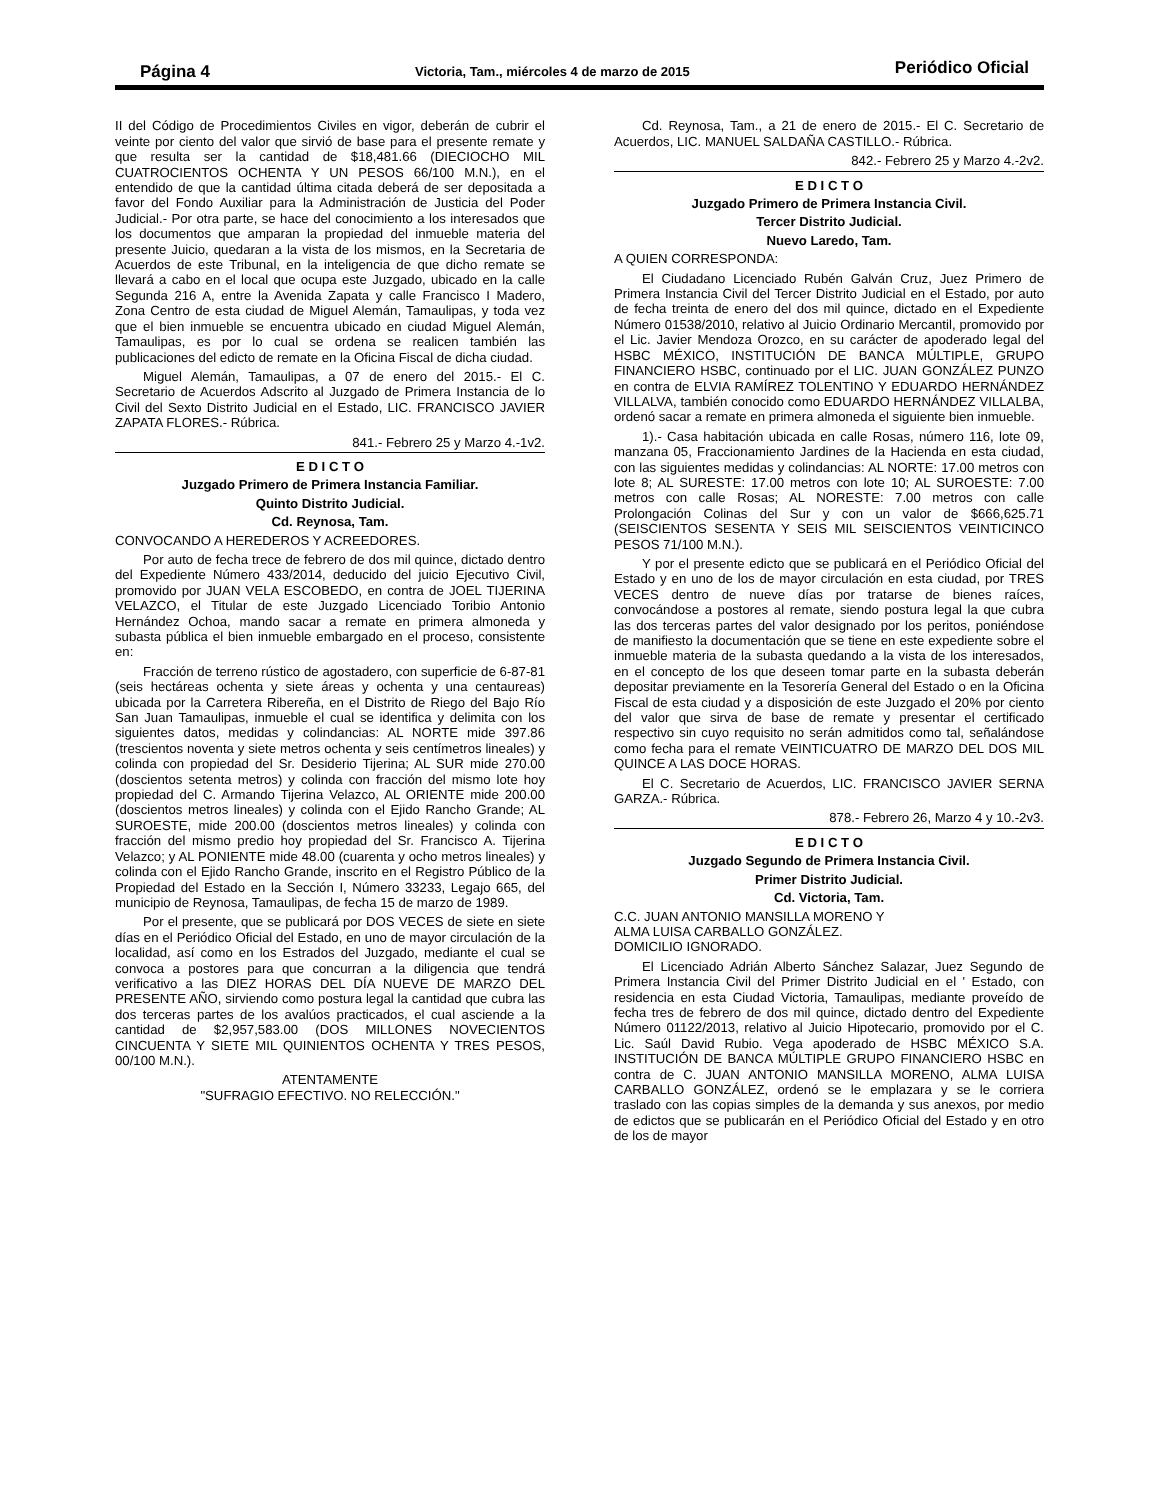Página 4
Victoria, Tam., miércoles 4 de marzo de 2015
Periódico Oficial
II del Código de Procedimientos Civiles en vigor, deberán de cubrir el veinte por ciento del valor que sirvió de base para el presente remate y que resulta ser la cantidad de $18,481.66 (DIECIOCHO MIL CUATROCIENTOS OCHENTA Y UN PESOS 66/100 M.N.), en el entendido de que la cantidad última citada deberá de ser depositada a favor del Fondo Auxiliar para la Administración de Justicia del Poder Judicial.- Por otra parte, se hace del conocimiento a los interesados que los documentos que amparan la propiedad del inmueble materia del presente Juicio, quedaran a la vista de los mismos, en la Secretaria de Acuerdos de este Tribunal, en la inteligencia de que dicho remate se llevará a cabo en el local que ocupa este Juzgado, ubicado en la calle Segunda 216 A, entre la Avenida Zapata y calle Francisco I Madero, Zona Centro de esta ciudad de Miguel Alemán, Tamaulipas, y toda vez que el bien inmueble se encuentra ubicado en ciudad Miguel Alemán, Tamaulipas, es por lo cual se ordena se realicen también las publicaciones del edicto de remate en la Oficina Fiscal de dicha ciudad.
Miguel Alemán, Tamaulipas, a 07 de enero del 2015.- El C. Secretario de Acuerdos Adscrito al Juzgado de Primera Instancia de lo Civil del Sexto Distrito Judicial en el Estado, LIC. FRANCISCO JAVIER ZAPATA FLORES.- Rúbrica.
841.- Febrero 25 y Marzo 4.-1v2.
E D I C T O
Juzgado Primero de Primera Instancia Familiar.
Quinto Distrito Judicial.
Cd. Reynosa, Tam.
CONVOCANDO A HEREDEROS Y ACREEDORES.
Por auto de fecha trece de febrero de dos mil quince, dictado dentro del Expediente Número 433/2014, deducido del juicio Ejecutivo Civil, promovido por JUAN VELA ESCOBEDO, en contra de JOEL TIJERINA VELAZCO, el Titular de este Juzgado Licenciado Toribio Antonio Hernández Ochoa, mando sacar a remate en primera almoneda y subasta pública el bien inmueble embargado en el proceso, consistente en:
Fracción de terreno rústico de agostadero, con superficie de 6-87-81 (seis hectáreas ochenta y siete áreas y ochenta y una centaureas) ubicada por la Carretera Ribereña, en el Distrito de Riego del Bajo Río San Juan Tamaulipas, inmueble el cual se identifica y delimita con los siguientes datos, medidas y colindancias: AL NORTE mide 397.86 (trescientos noventa y siete metros ochenta y seis centímetros lineales) y colinda con propiedad del Sr. Desiderio Tijerina; AL SUR mide 270.00 (doscientos setenta metros) y colinda con fracción del mismo lote hoy propiedad del C. Armando Tijerina Velazco, AL ORIENTE mide 200.00 (doscientos metros lineales) y colinda con el Ejido Rancho Grande; AL SUROESTE, mide 200.00 (doscientos metros lineales) y colinda con fracción del mismo predio hoy propiedad del Sr. Francisco A. Tijerina Velazco; y AL PONIENTE mide 48.00 (cuarenta y ocho metros lineales) y colinda con el Ejido Rancho Grande, inscrito en el Registro Público de la Propiedad del Estado en la Sección I, Número 33233, Legajo 665, del municipio de Reynosa, Tamaulipas, de fecha 15 de marzo de 1989.
Por el presente, que se publicará por DOS VECES de siete en siete días en el Periódico Oficial del Estado, en uno de mayor circulación de la localidad, así como en los Estrados del Juzgado, mediante el cual se convoca a postores para que concurran a la diligencia que tendrá verificativo a las DIEZ HORAS DEL DÍA NUEVE DE MARZO DEL PRESENTE AÑO, sirviendo como postura legal la cantidad que cubra las dos terceras partes de los avalúos practicados, el cual asciende a la cantidad de $2,957,583.00 (DOS MILLONES NOVECIENTOS CINCUENTA Y SIETE MIL QUINIENTOS OCHENTA Y TRES PESOS, 00/100 M.N.).
ATENTAMENTE
"SUFRAGIO EFECTIVO. NO RELECCIÓN."
Cd. Reynosa, Tam., a 21 de enero de 2015.- El C. Secretario de Acuerdos, LIC. MANUEL SALDAÑA CASTILLO.- Rúbrica.
842.- Febrero 25 y Marzo 4.-2v2.
E D I C T O
Juzgado Primero de Primera Instancia Civil.
Tercer Distrito Judicial.
Nuevo Laredo, Tam.
A QUIEN CORRESPONDA:
El Ciudadano Licenciado Rubén Galván Cruz, Juez Primero de Primera Instancia Civil del Tercer Distrito Judicial en el Estado, por auto de fecha treinta de enero del dos mil quince, dictado en el Expediente Número 01538/2010, relativo al Juicio Ordinario Mercantil, promovido por el Lic. Javier Mendoza Orozco, en su carácter de apoderado legal del HSBC MÉXICO, INSTITUCIÓN DE BANCA MÚLTIPLE, GRUPO FINANCIERO HSBC, continuado por el LIC. JUAN GONZÁLEZ PUNZO en contra de ELVIA RAMÍREZ TOLENTINO Y EDUARDO HERNÁNDEZ VILLALVA, también conocido como EDUARDO HERNÁNDEZ VILLALBA, ordenó sacar a remate en primera almoneda el siguiente bien inmueble.
1).- Casa habitación ubicada en calle Rosas, número 116, lote 09, manzana 05, Fraccionamiento Jardines de la Hacienda en esta ciudad, con las siguientes medidas y colindancias: AL NORTE: 17.00 metros con lote 8; AL SURESTE: 17.00 metros con lote 10; AL SUROESTE: 7.00 metros con calle Rosas; AL NORESTE: 7.00 metros con calle Prolongación Colinas del Sur y con un valor de $666,625.71 (SEISCIENTOS SESENTA Y SEIS MIL SEISCIENTOS VEINTICINCO PESOS 71/100 M.N.).
Y por el presente edicto que se publicará en el Periódico Oficial del Estado y en uno de los de mayor circulación en esta ciudad, por TRES VECES dentro de nueve días por tratarse de bienes raíces, convocándose a postores al remate, siendo postura legal la que cubra las dos terceras partes del valor designado por los peritos, poniéndose de manifiesto la documentación que se tiene en este expediente sobre el inmueble materia de la subasta quedando a la vista de los interesados, en el concepto de los que deseen tomar parte en la subasta deberán depositar previamente en la Tesorería General del Estado o en la Oficina Fiscal de esta ciudad y a disposición de este Juzgado el 20% por ciento del valor que sirva de base de remate y presentar el certificado respectivo sin cuyo requisito no serán admitidos como tal, señalándose como fecha para el remate VEINTICUATRO DE MARZO DEL DOS MIL QUINCE A LAS DOCE HORAS.
El C. Secretario de Acuerdos, LIC. FRANCISCO JAVIER SERNA GARZA.- Rúbrica.
878.- Febrero 26, Marzo 4 y 10.-2v3.
E D I C T O
Juzgado Segundo de Primera Instancia Civil.
Primer Distrito Judicial.
Cd. Victoria, Tam.
C.C. JUAN ANTONIO MANSILLA MORENO Y
ALMA LUISA CARBALLO GONZÁLEZ.
DOMICILIO IGNORADO.
El Licenciado Adrián Alberto Sánchez Salazar, Juez Segundo de Primera Instancia Civil del Primer Distrito Judicial en el ' Estado, con residencia en esta Ciudad Victoria, Tamaulipas, mediante proveído de fecha tres de febrero de dos mil quince, dictado dentro del Expediente Número 01122/2013, relativo al Juicio Hipotecario, promovido por el C. Lic. Saúl David Rubio. Vega apoderado de HSBC MÉXICO S.A. INSTITUCIÓN DE BANCA MÚLTIPLE GRUPO FINANCIERO HSBC en contra de C. JUAN ANTONIO MANSILLA MORENO, ALMA LUISA CARBALLO GONZÁLEZ, ordenó se le emplazara y se le corriera traslado con las copias simples de la demanda y sus anexos, por medio de edictos que se publicarán en el Periódico Oficial del Estado y en otro de los de mayor